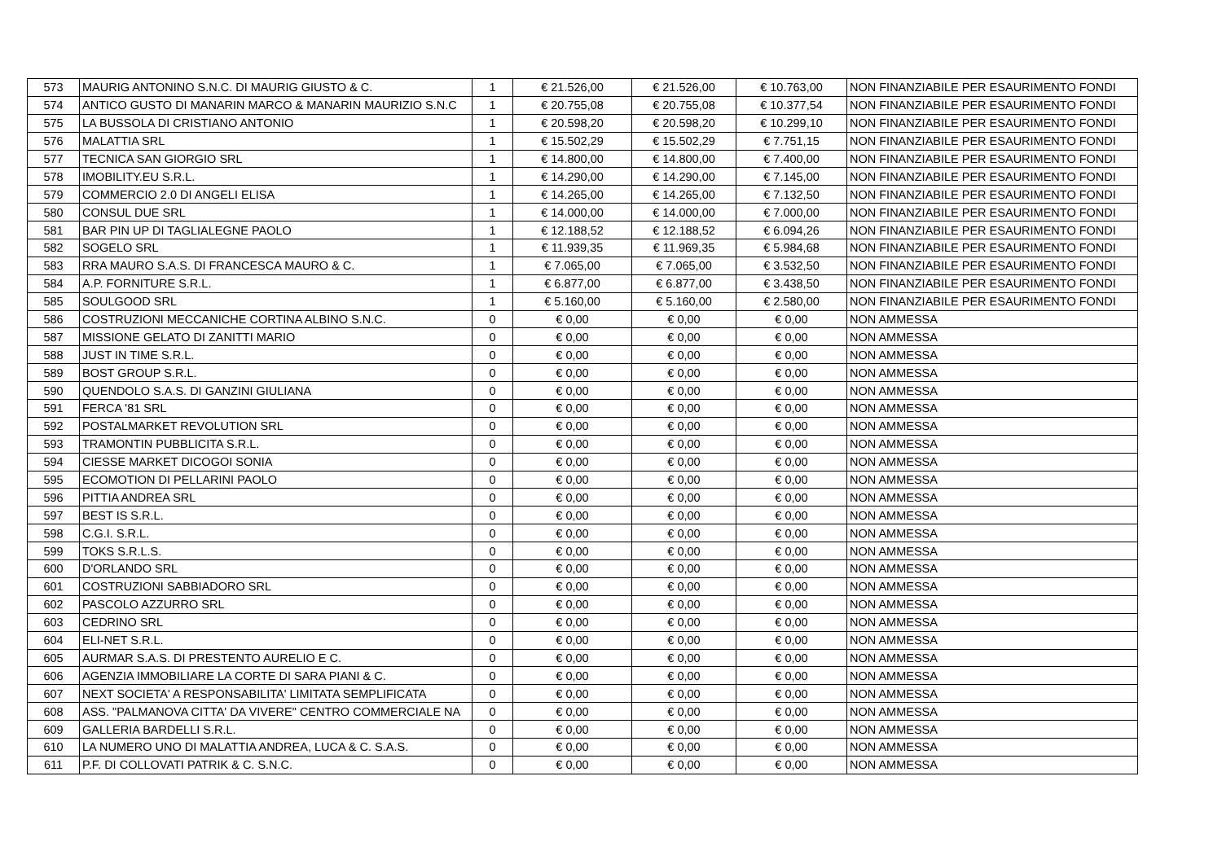| 573 | MAURIG ANTONINO S.N.C. DI MAURIG GIUSTO & C. | 1 | € 21.526,00 | € 21.526,00 | € 10.763,00 | NON FINANZIABILE PER ESAURIMENTO FONDI |
| 574 | ANTICO GUSTO DI MANARIN MARCO & MANARIN MAURIZIO S.N.C | 1 | € 20.755,08 | € 20.755,08 | € 10.377,54 | NON FINANZIABILE PER ESAURIMENTO FONDI |
| 575 | LA BUSSOLA DI CRISTIANO ANTONIO | 1 | € 20.598,20 | € 20.598,20 | € 10.299,10 | NON FINANZIABILE PER ESAURIMENTO FONDI |
| 576 | MALATTIA SRL | 1 | € 15.502,29 | € 15.502,29 | € 7.751,15 | NON FINANZIABILE PER ESAURIMENTO FONDI |
| 577 | TECNICA SAN GIORGIO SRL | 1 | € 14.800,00 | € 14.800,00 | € 7.400,00 | NON FINANZIABILE PER ESAURIMENTO FONDI |
| 578 | IMOBILITY.EU S.R.L. | 1 | € 14.290,00 | € 14.290,00 | € 7.145,00 | NON FINANZIABILE PER ESAURIMENTO FONDI |
| 579 | COMMERCIO 2.0 DI ANGELI ELISA | 1 | € 14.265,00 | € 14.265,00 | € 7.132,50 | NON FINANZIABILE PER ESAURIMENTO FONDI |
| 580 | CONSUL DUE SRL | 1 | € 14.000,00 | € 14.000,00 | € 7.000,00 | NON FINANZIABILE PER ESAURIMENTO FONDI |
| 581 | BAR PIN UP DI TAGLIALEGNE PAOLO | 1 | € 12.188,52 | € 12.188,52 | € 6.094,26 | NON FINANZIABILE PER ESAURIMENTO FONDI |
| 582 | SOGELO SRL | 1 | € 11.939,35 | € 11.969,35 | € 5.984,68 | NON FINANZIABILE PER ESAURIMENTO FONDI |
| 583 | RRA MAURO S.A.S. DI FRANCESCA MAURO & C. | 1 | € 7.065,00 | € 7.065,00 | € 3.532,50 | NON FINANZIABILE PER ESAURIMENTO FONDI |
| 584 | A.P. FORNITURE S.R.L. | 1 | € 6.877,00 | € 6.877,00 | € 3.438,50 | NON FINANZIABILE PER ESAURIMENTO FONDI |
| 585 | SOULGOOD SRL | 1 | € 5.160,00 | € 5.160,00 | € 2.580,00 | NON FINANZIABILE PER ESAURIMENTO FONDI |
| 586 | COSTRUZIONI MECCANICHE CORTINA ALBINO S.N.C. | 0 | € 0,00 | € 0,00 | € 0,00 | NON AMMESSA |
| 587 | MISSIONE GELATO DI ZANITTI MARIO | 0 | € 0,00 | € 0,00 | € 0,00 | NON AMMESSA |
| 588 | JUST IN TIME S.R.L. | 0 | € 0,00 | € 0,00 | € 0,00 | NON AMMESSA |
| 589 | BOST GROUP S.R.L. | 0 | € 0,00 | € 0,00 | € 0,00 | NON AMMESSA |
| 590 | QUENDOLO S.A.S. DI GANZINI GIULIANA | 0 | € 0,00 | € 0,00 | € 0,00 | NON AMMESSA |
| 591 | FERCA '81 SRL | 0 | € 0,00 | € 0,00 | € 0,00 | NON AMMESSA |
| 592 | POSTALMARKET REVOLUTION SRL | 0 | € 0,00 | € 0,00 | € 0,00 | NON AMMESSA |
| 593 | TRAMONTIN PUBBLICITA S.R.L. | 0 | € 0,00 | € 0,00 | € 0,00 | NON AMMESSA |
| 594 | CIESSE MARKET DICOGOI SONIA | 0 | € 0,00 | € 0,00 | € 0,00 | NON AMMESSA |
| 595 | ECOMOTION DI PELLARINI PAOLO | 0 | € 0,00 | € 0,00 | € 0,00 | NON AMMESSA |
| 596 | PITTIA ANDREA SRL | 0 | € 0,00 | € 0,00 | € 0,00 | NON AMMESSA |
| 597 | BEST IS S.R.L. | 0 | € 0,00 | € 0,00 | € 0,00 | NON AMMESSA |
| 598 | C.G.I. S.R.L. | 0 | € 0,00 | € 0,00 | € 0,00 | NON AMMESSA |
| 599 | TOKS S.R.L.S. | 0 | € 0,00 | € 0,00 | € 0,00 | NON AMMESSA |
| 600 | D'ORLANDO SRL | 0 | € 0,00 | € 0,00 | € 0,00 | NON AMMESSA |
| 601 | COSTRUZIONI SABBIADORO SRL | 0 | € 0,00 | € 0,00 | € 0,00 | NON AMMESSA |
| 602 | PASCOLO AZZURRO SRL | 0 | € 0,00 | € 0,00 | € 0,00 | NON AMMESSA |
| 603 | CEDRINO SRL | 0 | € 0,00 | € 0,00 | € 0,00 | NON AMMESSA |
| 604 | ELI-NET S.R.L. | 0 | € 0,00 | € 0,00 | € 0,00 | NON AMMESSA |
| 605 | AURMAR S.A.S. DI PRESTENTO AURELIO E C. | 0 | € 0,00 | € 0,00 | € 0,00 | NON AMMESSA |
| 606 | AGENZIA IMMOBILIARE LA CORTE DI SARA PIANI & C. | 0 | € 0,00 | € 0,00 | € 0,00 | NON AMMESSA |
| 607 | NEXT SOCIETA' A RESPONSABILITA' LIMITATA SEMPLIFICATA | 0 | € 0,00 | € 0,00 | € 0,00 | NON AMMESSA |
| 608 | ASS. "PALMANOVA CITTA' DA VIVERE" CENTRO COMMERCIALE NA | 0 | € 0,00 | € 0,00 | € 0,00 | NON AMMESSA |
| 609 | GALLERIA BARDELLI S.R.L. | 0 | € 0,00 | € 0,00 | € 0,00 | NON AMMESSA |
| 610 | LA NUMERO UNO DI MALATTIA ANDREA, LUCA & C. S.A.S. | 0 | € 0,00 | € 0,00 | € 0,00 | NON AMMESSA |
| 611 | P.F. DI COLLOVATI PATRIK & C. S.N.C. | 0 | € 0,00 | € 0,00 | € 0,00 | NON AMMESSA |